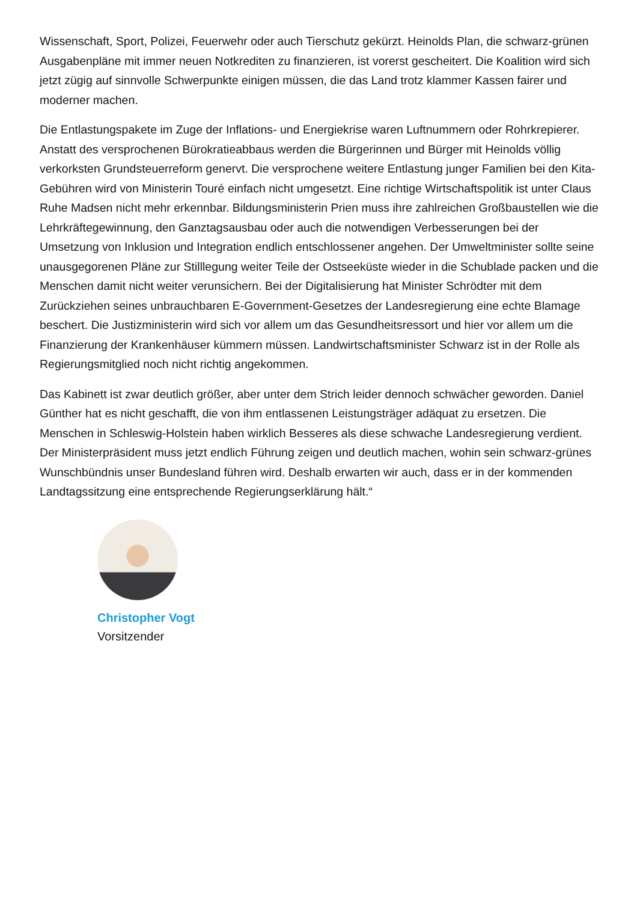Wissenschaft, Sport, Polizei, Feuerwehr oder auch Tierschutz gekürzt. Heinolds Plan, die schwarz-grünen Ausgabenpläne mit immer neuen Notkrediten zu finanzieren, ist vorerst gescheitert. Die Koalition wird sich jetzt zügig auf sinnvolle Schwerpunkte einigen müssen, die das Land trotz klammer Kassen fairer und moderner machen.
Die Entlastungspakete im Zuge der Inflations- und Energiekrise waren Luftnummern oder Rohrkrepierer. Anstatt des versprochenen Bürokratieabbaus werden die Bürgerinnen und Bürger mit Heinolds völlig verkorksten Grundsteuerreform genervt. Die versprochene weitere Entlastung junger Familien bei den Kita-Gebühren wird von Ministerin Touré einfach nicht umgesetzt. Eine richtige Wirtschaftspolitik ist unter Claus Ruhe Madsen nicht mehr erkennbar. Bildungsministerin Prien muss ihre zahlreichen Großbaustellen wie die Lehrkräftegewinnung, den Ganztagsausbau oder auch die notwendigen Verbesserungen bei der Umsetzung von Inklusion und Integration endlich entschlossener angehen. Der Umweltminister sollte seine unausgegorenen Pläne zur Stilllegung weiter Teile der Ostseeküste wieder in die Schublade packen und die Menschen damit nicht weiter verunsichern. Bei der Digitalisierung hat Minister Schrödter mit dem Zurückziehen seines unbrauchbaren E-Government-Gesetzes der Landesregierung eine echte Blamage beschert. Die Justizministerin wird sich vor allem um das Gesundheitsressort und hier vor allem um die Finanzierung der Krankenhäuser kümmern müssen. Landwirtschaftsminister Schwarz ist in der Rolle als Regierungsmitglied noch nicht richtig angekommen.
Das Kabinett ist zwar deutlich größer, aber unter dem Strich leider dennoch schwächer geworden. Daniel Günther hat es nicht geschafft, die von ihm entlassenen Leistungsträger adäquat zu ersetzen. Die Menschen in Schleswig-Holstein haben wirklich Besseres als diese schwache Landesregierung verdient. Der Ministerpräsident muss jetzt endlich Führung zeigen und deutlich machen, wohin sein schwarz-grünes Wunschbündnis unser Bundesland führen wird. Deshalb erwarten wir auch, dass er in der kommenden Landtagssitzung eine entsprechende Regierungserklärung hält.“
Christopher Vogt
Vorsitzender